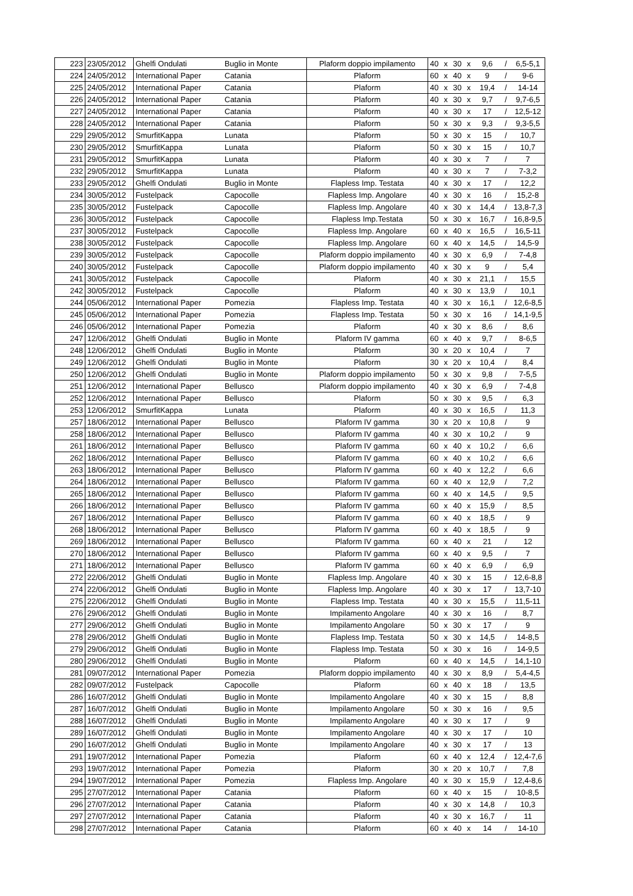| 223 | 23/05/2012 | Ghelfi Ondulati | Buglio in Monte | Plaform doppio impilamento | 40 | x | 30 | x | 9,6 | / | 6,5-5,1 |
| 224 | 24/05/2012 | International Paper | Catania | Plaform | 60 | x | 40 | x | 9 | / | 9-6 |
| 225 | 24/05/2012 | International Paper | Catania | Plaform | 40 | x | 30 | x | 19,4 | / | 14-14 |
| 226 | 24/05/2012 | International Paper | Catania | Plaform | 40 | x | 30 | x | 9,7 | / | 9,7-6,5 |
| 227 | 24/05/2012 | International Paper | Catania | Plaform | 40 | x | 30 | x | 17 | / | 12,5-12 |
| 228 | 24/05/2012 | International Paper | Catania | Plaform | 50 | x | 30 | x | 9,3 | / | 9,3-5,5 |
| 229 | 29/05/2012 | SmurfitKappa | Lunata | Plaform | 50 | x | 30 | x | 15 | / | 10,7 |
| 230 | 29/05/2012 | SmurfitKappa | Lunata | Plaform | 50 | x | 30 | x | 15 | / | 10,7 |
| 231 | 29/05/2012 | SmurfitKappa | Lunata | Plaform | 40 | x | 30 | x | 7 | / | 7 |
| 232 | 29/05/2012 | SmurfitKappa | Lunata | Plaform | 40 | x | 30 | x | 7 | / | 7-3,2 |
| 233 | 29/05/2012 | Ghelfi Ondulati | Buglio in Monte | Flapless Imp. Testata | 40 | x | 30 | x | 17 | / | 12,2 |
| 234 | 30/05/2012 | Fustelpack | Capocolle | Flapless Imp. Angolare | 40 | x | 30 | x | 16 | / | 15,2-8 |
| 235 | 30/05/2012 | Fustelpack | Capocolle | Flapless Imp. Angolare | 40 | x | 30 | x | 14,4 | / | 13,8-7,3 |
| 236 | 30/05/2012 | Fustelpack | Capocolle | Flapless Imp.Testata | 50 | x | 30 | x | 16,7 | / | 16,8-9,5 |
| 237 | 30/05/2012 | Fustelpack | Capocolle | Flapless Imp. Angolare | 60 | x | 40 | x | 16,5 | / | 16,5-11 |
| 238 | 30/05/2012 | Fustelpack | Capocolle | Flapless Imp. Angolare | 60 | x | 40 | x | 14,5 | / | 14,5-9 |
| 239 | 30/05/2012 | Fustelpack | Capocolle | Plaform doppio impilamento | 40 | x | 30 | x | 6,9 | / | 7-4,8 |
| 240 | 30/05/2012 | Fustelpack | Capocolle | Plaform doppio impilamento | 40 | x | 30 | x | 9 | / | 5,4 |
| 241 | 30/05/2012 | Fustelpack | Capocolle | Plaform | 40 | x | 30 | x | 21,1 | / | 15,5 |
| 242 | 30/05/2012 | Fustelpack | Capocolle | Plaform | 40 | x | 30 | x | 13,9 | / | 10,1 |
| 244 | 05/06/2012 | International Paper | Pomezia | Flapless Imp. Testata | 40 | x | 30 | x | 16,1 | / | 12,6-8,5 |
| 245 | 05/06/2012 | International Paper | Pomezia | Flapless Imp. Testata | 50 | x | 30 | x | 16 | / | 14,1-9,5 |
| 246 | 05/06/2012 | International Paper | Pomezia | Plaform | 40 | x | 30 | x | 8,6 | / | 8,6 |
| 247 | 12/06/2012 | Ghelfi Ondulati | Buglio in Monte | Plaform IV gamma | 60 | x | 40 | x | 9,7 | / | 8-6,5 |
| 248 | 12/06/2012 | Ghelfi Ondulati | Buglio in Monte | Plaform | 30 | x | 20 | x | 10,4 | / | 7 |
| 249 | 12/06/2012 | Ghelfi Ondulati | Buglio in Monte | Plaform | 30 | x | 20 | x | 10,4 | / | 8,4 |
| 250 | 12/06/2012 | Ghelfi Ondulati | Buglio in Monte | Plaform doppio impilamento | 50 | x | 30 | x | 9,8 | / | 7-5,5 |
| 251 | 12/06/2012 | International Paper | Bellusco | Plaform doppio impilamento | 40 | x | 30 | x | 6,9 | / | 7-4,8 |
| 252 | 12/06/2012 | International Paper | Bellusco | Plaform | 50 | x | 30 | x | 9,5 | / | 6,3 |
| 253 | 12/06/2012 | SmurfitKappa | Lunata | Plaform | 40 | x | 30 | x | 16,5 | / | 11,3 |
| 257 | 18/06/2012 | International Paper | Bellusco | Plaform IV gamma | 30 | x | 20 | x | 10,8 | / | 9 |
| 258 | 18/06/2012 | International Paper | Bellusco | Plaform IV gamma | 40 | x | 30 | x | 10,2 | / | 9 |
| 261 | 18/06/2012 | International Paper | Bellusco | Plaform IV gamma | 60 | x | 40 | x | 10,2 | / | 6,6 |
| 262 | 18/06/2012 | International Paper | Bellusco | Plaform IV gamma | 60 | x | 40 | x | 10,2 | / | 6,6 |
| 263 | 18/06/2012 | International Paper | Bellusco | Plaform IV gamma | 60 | x | 40 | x | 12,2 | / | 6,6 |
| 264 | 18/06/2012 | International Paper | Bellusco | Plaform IV gamma | 60 | x | 40 | x | 12,9 | / | 7,2 |
| 265 | 18/06/2012 | International Paper | Bellusco | Plaform IV gamma | 60 | x | 40 | x | 14,5 | / | 9,5 |
| 266 | 18/06/2012 | International Paper | Bellusco | Plaform IV gamma | 60 | x | 40 | x | 15,9 | / | 8,5 |
| 267 | 18/06/2012 | International Paper | Bellusco | Plaform IV gamma | 60 | x | 40 | x | 18,5 | / | 9 |
| 268 | 18/06/2012 | International Paper | Bellusco | Plaform IV gamma | 60 | x | 40 | x | 18,5 | / | 9 |
| 269 | 18/06/2012 | International Paper | Bellusco | Plaform IV gamma | 60 | x | 40 | x | 21 | / | 12 |
| 270 | 18/06/2012 | International Paper | Bellusco | Plaform IV gamma | 60 | x | 40 | x | 9,5 | / | 7 |
| 271 | 18/06/2012 | International Paper | Bellusco | Plaform IV gamma | 60 | x | 40 | x | 6,9 | / | 6,9 |
| 272 | 22/06/2012 | Ghelfi Ondulati | Buglio in Monte | Flapless Imp. Angolare | 40 | x | 30 | x | 15 | / | 12,6-8,8 |
| 274 | 22/06/2012 | Ghelfi Ondulati | Buglio in Monte | Flapless Imp. Angolare | 40 | x | 30 | x | 17 | / | 13,7-10 |
| 275 | 22/06/2012 | Ghelfi Ondulati | Buglio in Monte | Flapless Imp. Testata | 40 | x | 30 | x | 15,5 | / | 11,5-11 |
| 276 | 29/06/2012 | Ghelfi Ondulati | Buglio in Monte | Impilamento Angolare | 40 | x | 30 | x | 16 | / | 8,7 |
| 277 | 29/06/2012 | Ghelfi Ondulati | Buglio in Monte | Impilamento Angolare | 50 | x | 30 | x | 17 | / | 9 |
| 278 | 29/06/2012 | Ghelfi Ondulati | Buglio in Monte | Flapless Imp. Testata | 50 | x | 30 | x | 14,5 | / | 14-8,5 |
| 279 | 29/06/2012 | Ghelfi Ondulati | Buglio in Monte | Flapless Imp. Testata | 50 | x | 30 | x | 16 | / | 14-9,5 |
| 280 | 29/06/2012 | Ghelfi Ondulati | Buglio in Monte | Plaform | 60 | x | 40 | x | 14,5 | / | 14,1-10 |
| 281 | 09/07/2012 | International Paper | Pomezia | Plaform doppio impilamento | 40 | x | 30 | x | 8,9 | / | 5,4-4,5 |
| 282 | 09/07/2012 | Fustelpack | Capocolle | Plaform | 60 | x | 40 | x | 18 | / | 13,5 |
| 286 | 16/07/2012 | Ghelfi Ondulati | Buglio in Monte | Impilamento Angolare | 40 | x | 30 | x | 15 | / | 8,8 |
| 287 | 16/07/2012 | Ghelfi Ondulati | Buglio in Monte | Impilamento Angolare | 50 | x | 30 | x | 16 | / | 9,5 |
| 288 | 16/07/2012 | Ghelfi Ondulati | Buglio in Monte | Impilamento Angolare | 40 | x | 30 | x | 17 | / | 9 |
| 289 | 16/07/2012 | Ghelfi Ondulati | Buglio in Monte | Impilamento Angolare | 40 | x | 30 | x | 17 | / | 10 |
| 290 | 16/07/2012 | Ghelfi Ondulati | Buglio in Monte | Impilamento Angolare | 40 | x | 30 | x | 17 | / | 13 |
| 291 | 19/07/2012 | International Paper | Pomezia | Plaform | 60 | x | 40 | x | 12,4 | / | 12,4-7,6 |
| 293 | 19/07/2012 | International Paper | Pomezia | Plaform | 30 | x | 20 | x | 10,7 | / | 7,8 |
| 294 | 19/07/2012 | International Paper | Pomezia | Flapless Imp. Angolare | 40 | x | 30 | x | 15,9 | / | 12,4-8,6 |
| 295 | 27/07/2012 | International Paper | Catania | Plaform | 60 | x | 40 | x | 15 | / | 10-8,5 |
| 296 | 27/07/2012 | International Paper | Catania | Plaform | 40 | x | 30 | x | 14,8 | / | 10,3 |
| 297 | 27/07/2012 | International Paper | Catania | Plaform | 40 | x | 30 | x | 16,7 | / | 11 |
| 298 | 27/07/2012 | International Paper | Catania | Plaform | 60 | x | 40 | x | 14 | / | 14-10 |